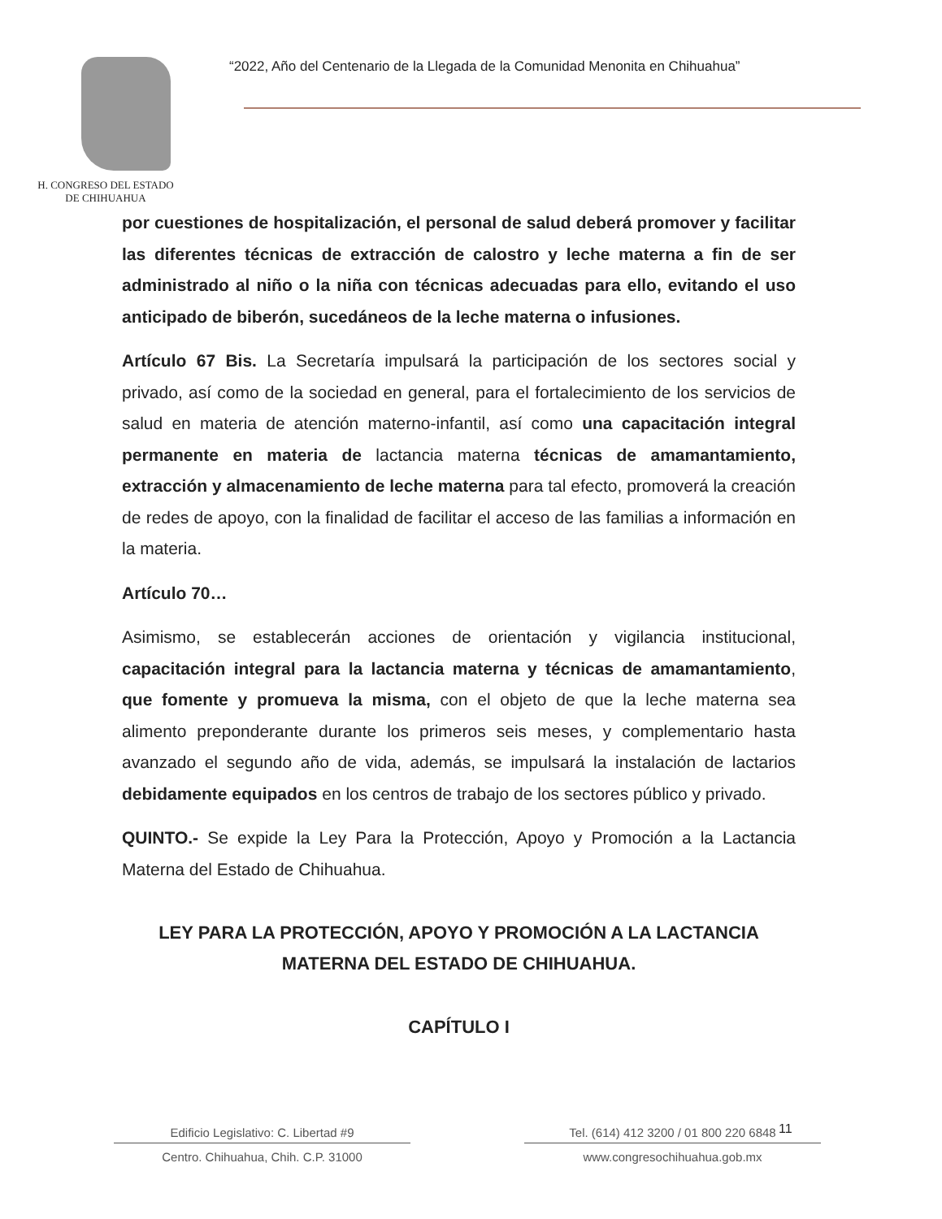H. CONGRESO DEL ESTADO
DE CHIHUAHUA
“2022, Año del Centenario de la Llegada de la Comunidad Menonita en Chihuahua”
por cuestiones de hospitalización, el personal de salud deberá promover y facilitar las diferentes técnicas de extracción de calostro y leche materna a fin de ser administrado al niño o la niña con técnicas adecuadas para ello, evitando el uso anticipado de biberón, sucedáneos de la leche materna o infusiones.
Artículo 67 Bis. La Secretaría impulsará la participación de los sectores social y privado, así como de la sociedad en general, para el fortalecimiento de los servicios de salud en materia de atención materno-infantil, así como una capacitación integral permanente en materia de lactancia materna técnicas de amamantamiento, extracción y almacenamiento de leche materna para tal efecto, promoverá la creación de redes de apoyo, con la finalidad de facilitar el acceso de las familias a información en la materia.
Artículo 70…
Asimismo, se establecerán acciones de orientación y vigilancia institucional, capacitación integral para la lactancia materna y técnicas de amamantamiento, que fomente y promueva la misma, con el objeto de que la leche materna sea alimento preponderante durante los primeros seis meses, y complementario hasta avanzado el segundo año de vida, además, se impulsará la instalación de lactarios debidamente equipados en los centros de trabajo de los sectores público y privado.
QUINTO.- Se expide la Ley Para la Protección, Apoyo y Promoción a la Lactancia Materna del Estado de Chihuahua.
LEY PARA LA PROTECCIÓN, APOYO Y PROMOCIÓN A LA LACTANCIA MATERNA DEL ESTADO DE CHIHUAHUA.
CAPÍTULO I
Edificio Legislativo: C. Libertad #9
Centro. Chihuahua, Chih. C.P. 31000
Tel. (614) 412 3200 / 01 800 220 6848
www.congresochihuahua.gob.mx
11